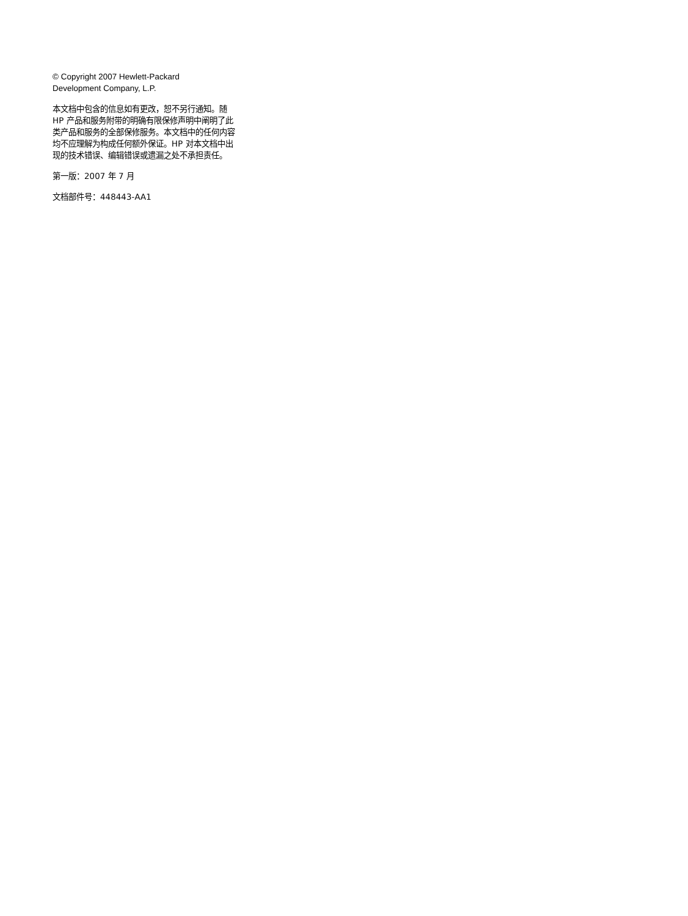© Copyright 2007 Hewlett-Packard
Development Company, L.P.
本文档中包含的信息如有更改，恕不另行通知。随 HP 产品和服务附带的明确有限保修声明中阐明了此类产品和服务的全部保修服务。本文档中的任何内容均不应理解为构成任何额外保证。HP 对本文档中出现的技术错误、编辑错误或遗漏之处不承担责任。
第一版：2007 年 7 月
文档部件号：448443-AA1